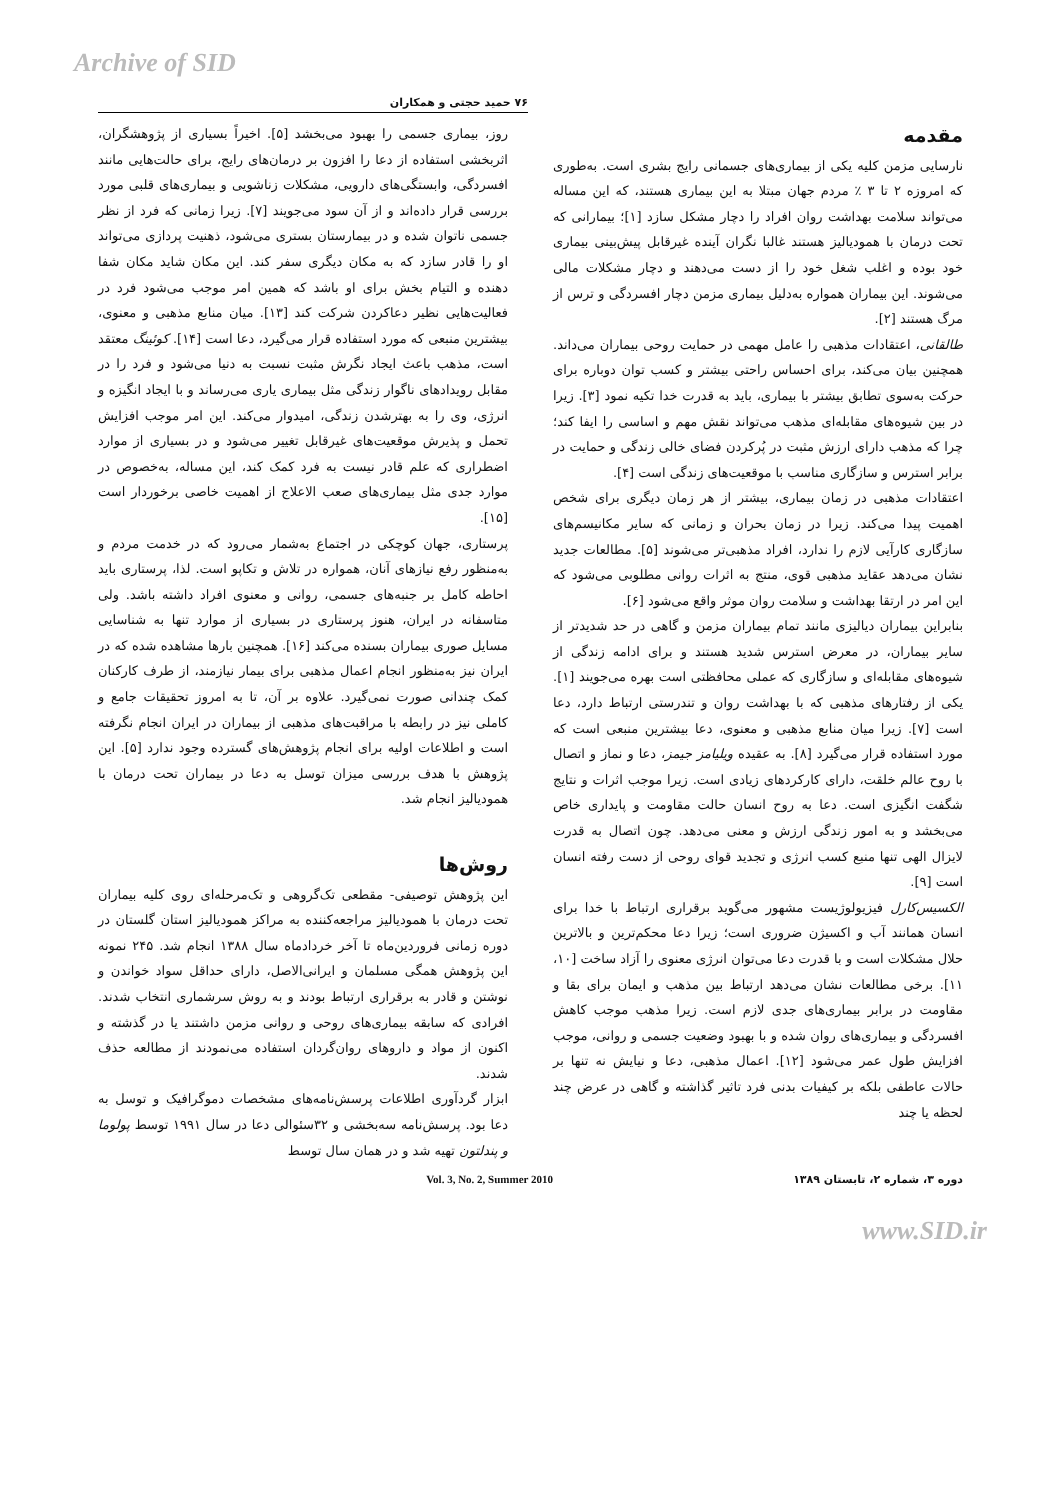Archive of SID
۷۶ حمید حجتی و همکاران
مقدمه
نارسایی مزمن کلیه یکی از بیماری‌های جسمانی رایج بشری است. به‌طوری که امروزه ۲ تا ۳ ٪ مردم جهان مبتلا به این بیماری هستند، که این مساله می‌تواند سلامت بهداشت روان افراد را دچار مشکل سازد [۱]؛ بیمارانی که تحت درمان با همودیالیز هستند غالبا نگران آینده غیرقابل پیش‌بینی بیماری خود بوده و اغلب شغل خود را از دست می‌دهند و دچار مشکلات مالی می‌شوند. این بیماران همواره به‌دلیل بیماری مزمن دچار افسردگی و ترس از مرگ هستند [۲].
طالقانی، اعتقادات مذهبی را عامل مهمی در حمایت روحی بیماران می‌داند. همچنین بیان می‌کند، برای احساس راحتی بیشتر و کسب توان دوباره برای حرکت به‌سوی تطابق بیشتر با بیماری، باید به قدرت خدا تکیه نمود [۳]. زیرا در بین شیوه‌های مقابله‌ای مذهب می‌تواند نقش مهم و اساسی را ایفا کند؛ چرا که مذهب دارای ارزش مثبت در پُرکردن فضای خالی زندگی و حمایت در برابر استرس و سازگاری مناسب با موقعیت‌های زندگی است [۴].
اعتقادات مذهبی در زمان بیماری، بیشتر از هر زمان دیگری برای شخص اهمیت پیدا می‌کند. زیرا در زمان بحران و زمانی که سایر مکانیسم‌های سازگاری کارآیی لازم را ندارد، افراد مذهبی‌تر می‌شوند [۵]. مطالعات جدید نشان می‌دهد عقاید مذهبی قوی، منتج به اثرات روانی مطلوبی می‌شود که این امر در ارتقا بهداشت و سلامت روان موثر واقع می‌شود [۶].
بنابراین بیماران دیالیزی مانند تمام بیماران مزمن و گاهی در حد شدیدتر از سایر بیماران، در معرض استرس شدید هستند و برای ادامه زندگی از شیوه‌های مقابله‌ای و سازگاری که عملی محافظتی است بهره می‌جویند [۱]. یکی از رفتارهای مذهبی که با بهداشت روان و تندرستی ارتباط دارد، دعا است [۷]. زیرا میان منابع مذهبی و معنوی، دعا بیشترین منبعی است که مورد استفاده قرار می‌گیرد [۸]. به عقیده ویلیامز جیمز، دعا و نماز و اتصال با روح عالم خلقت، دارای کارکردهای زیادی است. زیرا موجب اثرات و نتایج شگفت انگیزی است. دعا به روح انسان حالت مقاومت و پایداری خاص می‌بخشد و به امور زندگی ارزش و معنی می‌دهد. چون اتصال به قدرت لایزال الهی تنها منبع کسب انرژی و تجدید قوای روحی از دست رفته انسان است [۹].
الکسیس‌کارل فیزیولوژیست مشهور می‌گوید برقراری ارتباط با خدا برای انسان همانند آب و اکسیژن ضروری است؛ زیرا دعا محکم‌ترین و بالاترین حلال مشکلات است و با قدرت دعا می‌توان انرژی معنوی را آزاد ساخت [۱۰، ۱۱]. برخی مطالعات نشان می‌دهد ارتباط بین مذهب و ایمان برای بقا و مقاومت در برابر بیماری‌های جدی لازم است. زیرا مذهب موجب کاهش افسردگی و بیماری‌های روان شده و با بهبود وضعیت جسمی و روانی، موجب افزایش طول عمر می‌شود [۱۲]. اعمال مذهبی، دعا و نیایش نه تنها بر حالات عاطفی بلکه بر کیفیات بدنی فرد تاثیر گذاشته و گاهی در عرض چند لحظه یا چند
روز، بیماری جسمی را بهبود می‌بخشد [۵]. اخیراً بسیاری از پژوهشگران، اثربخشی استفاده از دعا را افزون بر درمان‌های رایج، برای حالت‌هایی مانند افسردگی، وابستگی‌های دارویی، مشکلات زناشویی و بیماری‌های قلبی مورد بررسی قرار داده‌اند و از آن سود می‌جویند [۷]. زیرا زمانی که فرد از نظر جسمی ناتوان شده و در بیمارستان بستری می‌شود، ذهنیت پردازی می‌تواند او را قادر سازد که به مکان دیگری سفر کند. این مکان شاید مکان شفا دهنده و التیام بخش برای او باشد که همین امر موجب می‌شود فرد در فعالیت‌هایی نظیر دعاکردن شرکت کند [۱۳]. میان منابع مذهبی و معنوی، بیشترین منبعی که مورد استفاده قرار می‌گیرد، دعا است [۱۴]. کوئینگ معتقد است، مذهب باعث ایجاد نگرش مثبت نسبت به دنیا می‌شود و فرد را در مقابل رویدادهای ناگوار زندگی مثل بیماری یاری می‌رساند و با ایجاد انگیزه و انرژی، وی را به بهترشدن زندگی، امیدوار می‌کند. این امر موجب افزایش تحمل و پذیرش موقعیت‌های غیرقابل تغییر می‌شود و در بسیاری از موارد اضطراری که علم قادر نیست به فرد کمک کند، این مساله، به‌خصوص در موارد جدی مثل بیماری‌های صعب الاعلاج از اهمیت خاصی برخوردار است [۱۵].
پرستاری، جهان کوچکی در اجتماع به‌شمار می‌رود که در خدمت مردم و به‌منظور رفع نیازهای آنان، همواره در تلاش و تکاپو است. لذا، پرستاری باید احاطه کامل بر جنبه‌های جسمی، روانی و معنوی افراد داشته باشد. ولی متاسفانه در ایران، هنوز پرستاری در بسیاری از موارد تنها به شناسایی مسایل صوری بیماران بسنده می‌کند [۱۶]. همچنین بارها مشاهده شده که در ایران نیز به‌منظور انجام اعمال مذهبی برای بیمار نیازمند، از طرف کارکنان کمک چندانی صورت نمی‌گیرد. علاوه بر آن، تا به امروز تحقیقات جامع و کاملی نیز در رابطه با مراقبت‌های مذهبی از بیماران در ایران انجام نگرفته است و اطلاعات اولیه برای انجام پژوهش‌های گسترده وجود ندارد [۵]. این پژوهش با هدف بررسی میزان توسل به دعا در بیماران تحت درمان با همودیالیز انجام شد.
روش‌ها
این پژوهش توصیفی- مقطعی تک‌گروهی و تک‌مرحله‌ای روی کلیه بیماران تحت درمان با همودیالیز مراجعه‌کننده به مراکز همودیالیز استان گلستان در دوره زمانی فروردین‌ماه تا آخر خردادماه سال ۱۳۸۸ انجام شد. ۲۴۵ نمونه این پژوهش همگی مسلمان و ایرانی‌الاصل، دارای حداقل سواد خواندن و نوشتن و قادر به برقراری ارتباط بودند و به روش سرشماری انتخاب شدند. افرادی که سابقه بیماری‌های روحی و روانی مزمن داشتند یا در گذشته و اکنون از مواد و داروهای روان‌گردان استفاده می‌نمودند از مطالعه حذف شدند.
ابزار گردآوری اطلاعات پرسش‌نامه‌های مشخصات دموگرافیک و توسل به دعا بود. پرسش‌نامه سه‌بخشی و ۳۲سئوالی دعا در سال ۱۹۹۱ توسط پولوما و پندلتون تهیه شد و در همان سال توسط
دوره ۳، شماره ۲، تابستان ۱۳۸۹ Vol. 3, No. 2, Summer 2010
www.SID.ir